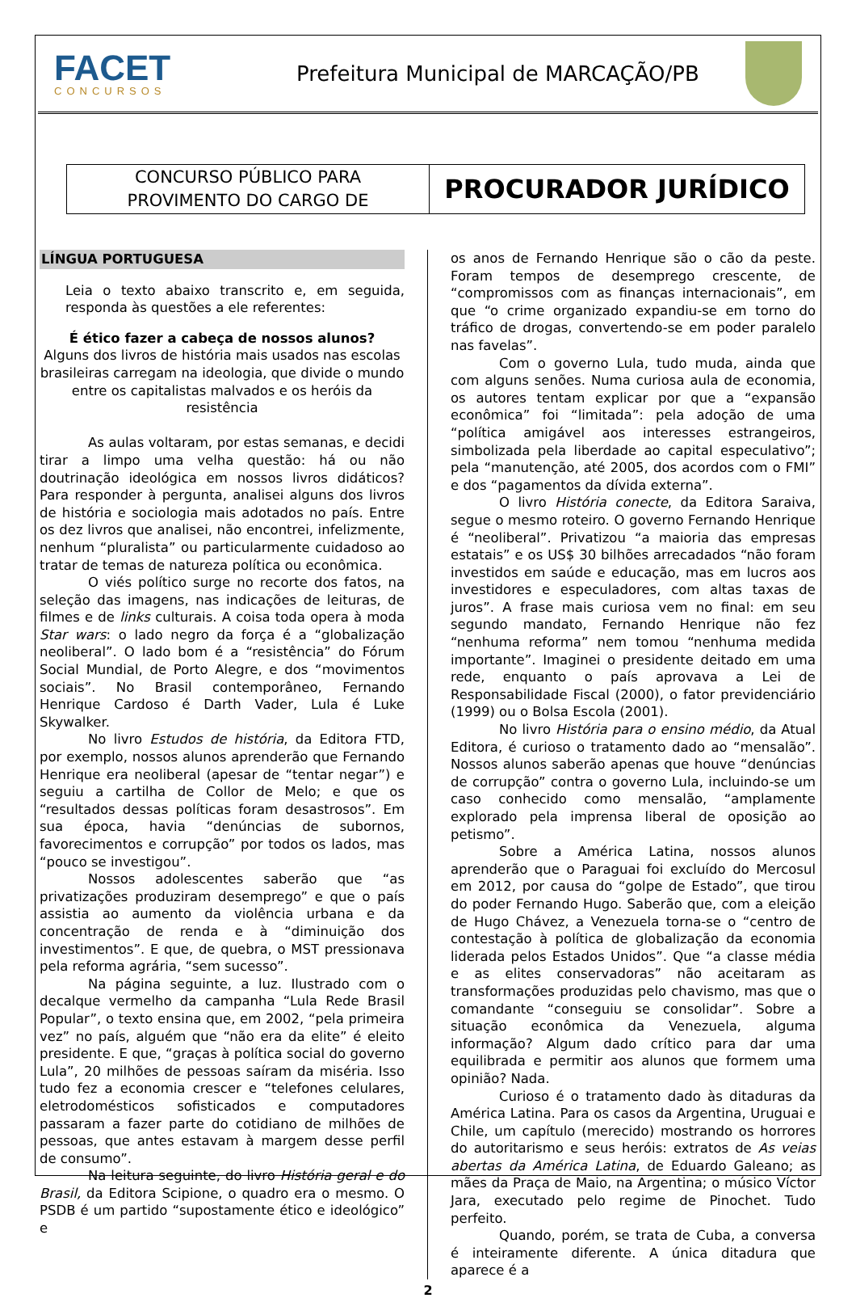FACET
CONCURSOS
Prefeitura Municipal de MARCAÇÃO/PB
CONCURSO PÚBLICO PARA
PROVIMENTO DO CARGO DE
PROCURADOR JURÍDICO
LÍNGUA PORTUGUESA
Leia o texto abaixo transcrito e, em seguida, responda às questões a ele referentes:
É ético fazer a cabeça de nossos alunos?
Alguns dos livros de história mais usados nas escolas brasileiras carregam na ideologia, que divide o mundo entre os capitalistas malvados e os heróis da resistência
As aulas voltaram, por estas semanas, e decidi tirar a limpo uma velha questão: há ou não doutrinação ideológica em nossos livros didáticos? Para responder à pergunta, analisei alguns dos livros de história e sociologia mais adotados no país. Entre os dez livros que analisei, não encontrei, infelizmente, nenhum “pluralista” ou particularmente cuidadoso ao tratar de temas de natureza política ou econômica.
O viés político surge no recorte dos fatos, na seleção das imagens, nas indicações de leituras, de filmes e de links culturais. A coisa toda opera à moda Star wars: o lado negro da força é a “globalização neoliberal”. O lado bom é a “resistência” do Fórum Social Mundial, de Porto Alegre, e dos “movimentos sociais”. No Brasil contemporâneo, Fernando Henrique Cardoso é Darth Vader, Lula é Luke Skywalker.
No livro Estudos de história, da Editora FTD, por exemplo, nossos alunos aprenderão que Fernando Henrique era neoliberal (apesar de “tentar negar”) e seguiu a cartilha de Collor de Melo; e que os “resultados dessas políticas foram desastrosos”. Em sua época, havia “denúncias de subornos, favorecimentos e corrupção” por todos os lados, mas “pouco se investigou”.
Nossos adolescentes saberão que “as privatizações produziram desemprego” e que o país assistia ao aumento da violência urbana e da concentração de renda e à “diminuição dos investimentos”. E que, de quebra, o MST pressionava pela reforma agrária, “sem sucesso”.
Na página seguinte, a luz. Ilustrado com o decalque vermelho da campanha “Lula Rede Brasil Popular”, o texto ensina que, em 2002, “pela primeira vez” no país, alguém que “não era da elite” é eleito presidente. E que, “graças à política social do governo Lula”, 20 milhões de pessoas saíram da miséria. Isso tudo fez a economia crescer e “telefones celulares, eletrodomésticos sofisticados e computadores passaram a fazer parte do cotidiano de milhões de pessoas, que antes estavam à margem desse perfil de consumo”.
Na leitura seguinte, do livro História geral e do Brasil, da Editora Scipione, o quadro era o mesmo. O PSDB é um partido “supostamente ético e ideológico” e
os anos de Fernando Henrique são o cão da peste. Foram tempos de desemprego crescente, de “compromissos com as finanças internacionais”, em que “o crime organizado expandiu-se em torno do tráfico de drogas, convertendo-se em poder paralelo nas favelas”.
Com o governo Lula, tudo muda, ainda que com alguns senões. Numa curiosa aula de economia, os autores tentam explicar por que a “expansão econômica” foi “limitada”: pela adoção de uma “política amigável aos interesses estrangeiros, simbolizada pela liberdade ao capital especulativo”; pela “manutenção, até 2005, dos acordos com o FMI” e dos “pagamentos da dívida externa”.
O livro História conecte, da Editora Saraiva, segue o mesmo roteiro. O governo Fernando Henrique é “neoliberal”. Privatizou “a maioria das empresas estatais” e os US$ 30 bilhões arrecadados “não foram investidos em saúde e educação, mas em lucros aos investidores e especuladores, com altas taxas de juros”. A frase mais curiosa vem no final: em seu segundo mandato, Fernando Henrique não fez “nenhuma reforma” nem tomou “nenhuma medida importante”. Imaginei o presidente deitado em uma rede, enquanto o país aprovava a Lei de Responsabilidade Fiscal (2000), o fator previdenciário (1999) ou o Bolsa Escola (2001).
No livro História para o ensino médio, da Atual Editora, é curioso o tratamento dado ao “mensalão”. Nossos alunos saberão apenas que houve “denúncias de corrupção” contra o governo Lula, incluindo-se um caso conhecido como mensalão, “amplamente explorado pela imprensa liberal de oposição ao petismo”.
Sobre a América Latina, nossos alunos aprenderão que o Paraguai foi excluído do Mercosul em 2012, por causa do “golpe de Estado”, que tirou do poder Fernando Hugo. Saberão que, com a eleição de Hugo Chávez, a Venezuela torna-se o “centro de contestação à política de globalização da economia liderada pelos Estados Unidos”. Que “a classe média e as elites conservadoras” não aceitaram as transformações produzidas pelo chavismo, mas que o comandante “conseguiu se consolidar”. Sobre a situação econômica da Venezuela, alguma informação? Algum dado crítico para dar uma equilibrada e permitir aos alunos que formem uma opinião? Nada.
Curioso é o tratamento dado às ditaduras da América Latina. Para os casos da Argentina, Uruguai e Chile, um capítulo (merecido) mostrando os horrores do autoritarismo e seus heróis: extratos de As veias abertas da América Latina, de Eduardo Galeano; as mães da Praça de Maio, na Argentina; o músico Víctor Jara, executado pelo regime de Pinochet. Tudo perfeito.
Quando, porém, se trata de Cuba, a conversa é inteiramente diferente. A única ditadura que aparece é a
2